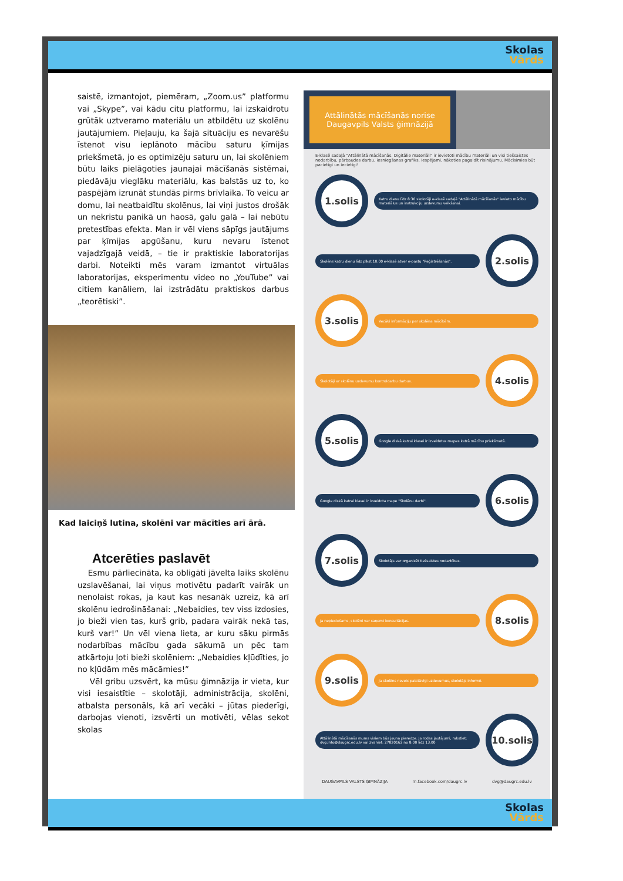Skolas
Vārds
saistē, izmantojot, piemēram, „Zoom.us” platformu vai „Skype”, vai kādu citu platformu, lai izskaidrotu grūtāk uztveramo materiālu un atbildētu uz skolēnu jautājumiem. Pieļauju, ka šajā situāciju es nevarēšu īstenot visu ieplānoto mācību saturu ķīmijas priekšmetā, jo es optimizēju saturu un, lai skolēniem būtu laiks pielāgoties jaunajai mācīšanās sistēmai, piedāvāju vieglāku materiālu, kas balstās uz to, ko paspējām izrunāt stundās pirms brīvlaika. To veicu ar domu, lai neatbaidītu skolēnus, lai viņi justos drošāk un nekristu panikā un haosā, galu galā – lai nebūtu pretestības efekta. Man ir vēl viens sāpīgs jautājums par ķīmijas apgūšanu, kuru nevaru īstenot vajadzīgajā veidā, – tie ir praktiskie laboratorijas darbi. Noteikti mēs varam izmantot virtuālas laboratorijas, eksperimentu video no „YouTube” vai citiem kanāliem, lai izstrādātu praktiskos darbus „teorētiski”.
Kad laiciņš lutina, skolēni var mācīties arī ārā.
Atcerēties paslavēt
Esmu pārliecināta, ka obligāti jāvelta laiks skolēnu uzslavēšanai, lai viņus motivētu padarīt vairāk un nenolaist rokas, ja kaut kas nesanāk uzreiz, kā arī skolēnu iedrošināšanai: „Nebaidies, tev viss izdosies, jo bieži vien tas, kurš grib, padara vairāk nekā tas, kurš var!” Un vēl viena lieta, ar kuru sāku pirmās nodarbības mācību gada sākumā un pēc tam atkārtoju ļoti bieži skolēniem: „Nebaidies kļūdīties, jo no kļūdām mēs mācāmies!”
Vēl gribu uzsvērt, ka mūsu ģimnāzija ir vieta, kur visi iesaistītie – skolotāji, administrācija, skolēni, atbalsta personāls, kā arī vecāki – jūtas piederīgi, darbojas vienoti, izsvērti un motivēti, vēlas sekot skolas
Attālinātās mācīšanās norise Daugavpils Valsts ģimnāzijā
E-klasē sadaļā "Attālinātā mācīšanās. Digitālie materiāli" ir ievietoti mācību materiāli un visi tiešsaistes nodarbību, pārbaudes darbu, iesniegšanas grafiks. Iespējami, nākoties pagaidīt risinājumu. Mācīsimies būt pacietīgi un iecietīgi!
1.solis
Katru dienu līdz 8:30 skolotāji e-klasē sadaļā "Attālinātā mācīšanās" ievieto mācību materiālus un instrukciju uzdevumu veikšanai.
Skolēns katru dienu līdz plkst.10:00 e-klasē atver e-pastu "Reģistrēšanās".
2.solis
3.solis
Vecāki informāciju par skolēna mācībām.
Skolotāji ar skolēnu uzdevumu kontroldarbu darbus.
4.solis
5.solis
Google diskā katrai klasei ir izveidotas mapes katrā mācību priekšmetā.
Google diskā katrai klasei ir izveidota mape "Skolēnu darbi".
6.solis
7.solis
Skolotājs var organizēt tiešsaistes nodarbības.
Ja nepieciešams, skolēni var saņemt konsultācijas.
8.solis
9.solis
Ja skolēns neveic patstāvīgi uzdevumus, skolotājs informē.
Attālinātā mācīšanās mums visiem būs jauna pieredze. Ja rodas jautājumi, rakstiet: dvg.info@daugrc.edu.lv vai zvaniet: 27820162 no 8:00 līdz 13:00
10.solis
DAUGAVPILS VALSTS ĢIMNĀZIJA m.facebook.com/daugrc.lv dvg@daugrc.edu.lv
Skolas
Vārds